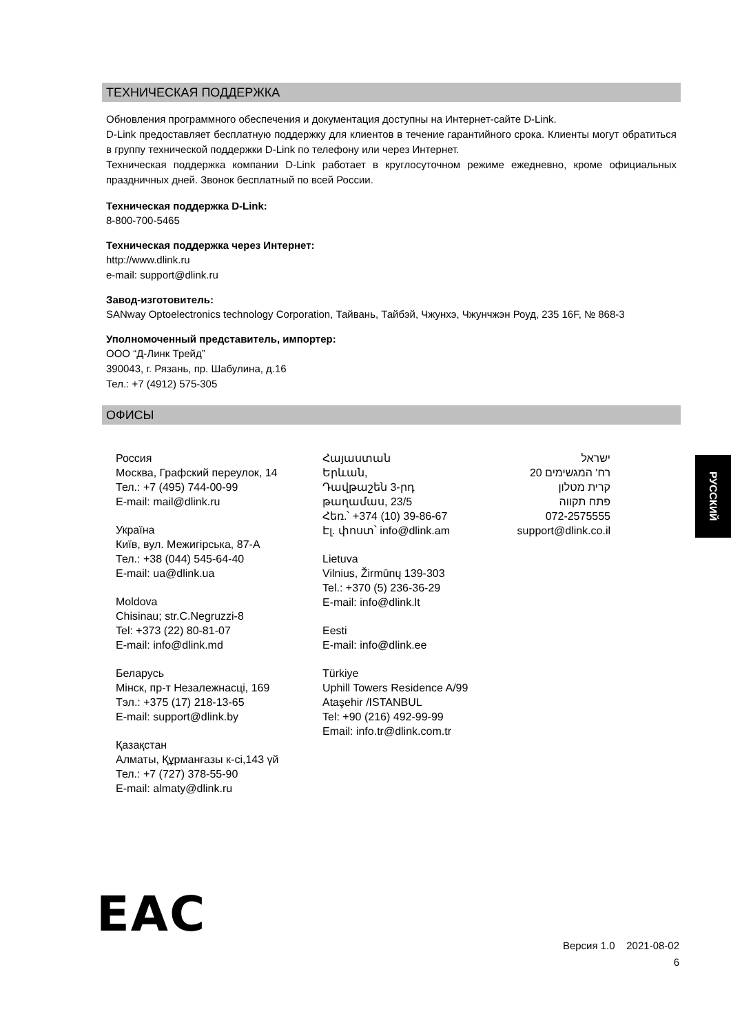ТЕХНИЧЕСКАЯ ПОДДЕРЖКА
Обновления программного обеспечения и документация доступны на Интернет-сайте D-Link.
D-Link предоставляет бесплатную поддержку для клиентов в течение гарантийного срока. Клиенты могут обратиться в группу технической поддержки D-Link по телефону или через Интернет.
Техническая поддержка компании D-Link работает в круглосуточном режиме ежедневно, кроме официальных праздничных дней. Звонок бесплатный по всей России.
Техническая поддержка D-Link:
8-800-700-5465
Техническая поддержка через Интернет:
http://www.dlink.ru
e-mail: support@dlink.ru
Завод-изготовитель:
SANway Optoelectronics technology Corporation, Тайвань, Тайбэй, Чжунхэ, Чжунчжэн Роуд, 235 16F, № 868-3
Уполномоченный представитель, импортер:
ООО “Д-Линк Трейд”
390043, г. Рязань, пр. Шабулина, д.16
Тел.: +7 (4912) 575-305
ОФИСЫ
Россия
Москва, Графский переулок, 14
Тел.: +7 (495) 744-00-99
E-mail: mail@dlink.ru
Україна
Київ, вул. Межигірська, 87-А
Тел.: +38 (044) 545-64-40
E-mail: ua@dlink.ua
Moldova
Chisinau; str.C.Negruzzi-8
Tel: +373 (22) 80-81-07
E-mail: info@dlink.md
Беларусь
Мінск, пр-т Незалежнасці, 169
Тэл.: +375 (17) 218-13-65
E-mail: support@dlink.by
Қазақстан
Алматы, Құрманғазы к-сі,143 үй
Тел.: +7 (727) 378-55-90
E-mail: almaty@dlink.ru
Հայաստան
Երևան,
Դավթաշեն 3-րդ
թաղամաս, 23/5
Հեռ.՝ +374 (10) 39-86-67
Էլ. փոստ՝ info@dlink.am
Lietuva
Vilnius, Žirmūnų 139-303
Tel.: +370 (5) 236-36-29
E-mail: info@dlink.lt
Eesti
E-mail: info@dlink.ee
Türkiye
Uphill Towers Residence A/99
Ataşehir /ISTANBUL
Tel: +90 (216) 492-99-99
Email: info.tr@dlink.com.tr
ישראל
רח' המגשימים 20
קרית מטלון
פתח תקווה
072-2575555
support@dlink.co.il
РУССКИЙ
EAC
Версия 1.0 2021-08-02
6